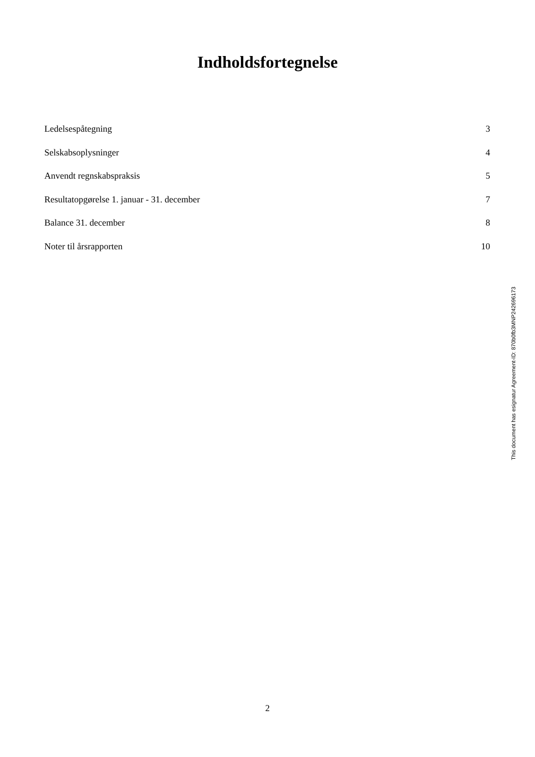Indholdsfortegnelse
Ledelsespåtegning 3
Selskabsoplysninger 4
Anvendt regnskabspraksis 5
Resultatopgørelse 1. januar - 31. december 7
Balance 31. december 8
Noter til årsrapporten 10
This document has esignatur Agreement-ID: 870b0fb3MNP242696173
2